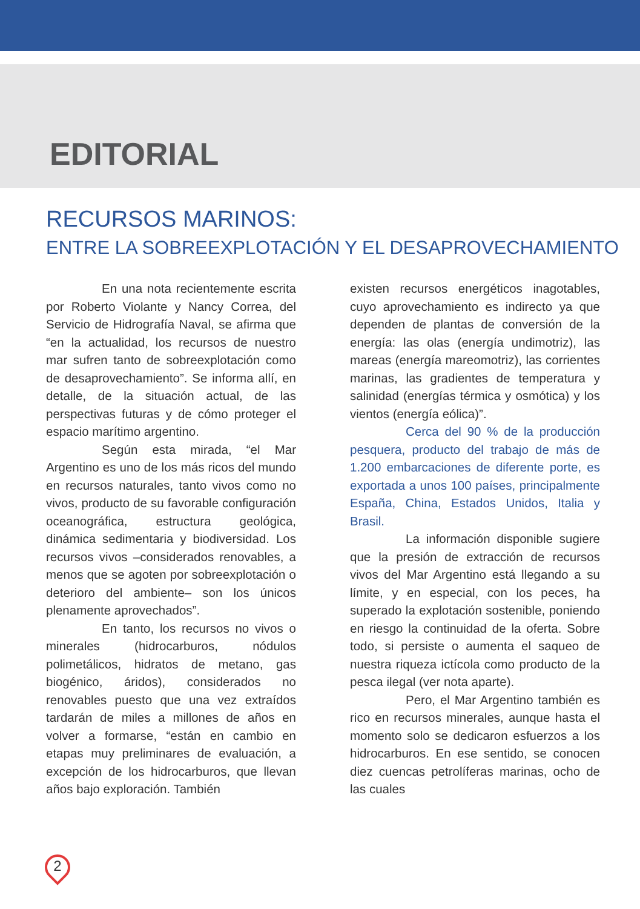EDITORIAL
RECURSOS MARINOS:
ENTRE LA SOBREEXPLOTACIÓN Y EL DESAPROVECHAMIENTO
En una nota recientemente escrita por Roberto Violante y Nancy Correa, del Servicio de Hidrografía Naval, se afirma que “en la actualidad, los recursos de nuestro mar sufren tanto de sobreexplotación como de desaprovechamiento”. Se informa allí, en detalle, de la situación actual, de las perspectivas futuras y de cómo proteger el espacio marítimo argentino.
Según esta mirada, “el Mar Argentino es uno de los más ricos del mundo en recursos naturales, tanto vivos como no vivos, producto de su favorable configuración oceanográfica, estructura geológica, dinámica sedimentaria y biodiversidad. Los recursos vivos –considerados renovables, a menos que se agoten por sobreexplotación o deterioro del ambiente– son los únicos plenamente aprovechados”.
En tanto, los recursos no vivos o minerales (hidrocarburos, nódulos polimetálicos, hidratos de metano, gas biogénico, áridos), considerados no renovables puesto que una vez extraídos tardarán de miles a millones de años en volver a formarse, “están en cambio en etapas muy preliminares de evaluación, a excepción de los hidrocarburos, que llevan años bajo exploración. También
existen recursos energéticos inagotables, cuyo aprovechamiento es indirecto ya que dependen de plantas de conversión de la energía: las olas (energía undimotriz), las mareas (energía mareomotriz), las corrientes marinas, las gradientes de temperatura y salinidad (energías térmica y osmótica) y los vientos (energía eólica)”.
Cerca del 90 % de la producción pesquera, producto del trabajo de más de 1.200 embarcaciones de diferente porte, es exportada a unos 100 países, principalmente España, China, Estados Unidos, Italia y Brasil.
La información disponible sugiere que la presión de extracción de recursos vivos del Mar Argentino está llegando a su límite, y en especial, con los peces, ha superado la explotación sostenible, poniendo en riesgo la continuidad de la oferta. Sobre todo, si persiste o aumenta el saqueo de nuestra riqueza ictícola como producto de la pesca ilegal (ver nota aparte).
Pero, el Mar Argentino también es rico en recursos minerales, aunque hasta el momento solo se dedicaron esfuerzos a los hidrocarburos. En ese sentido, se conocen diez cuencas petrolíferas marinas, ocho de las cuales
2